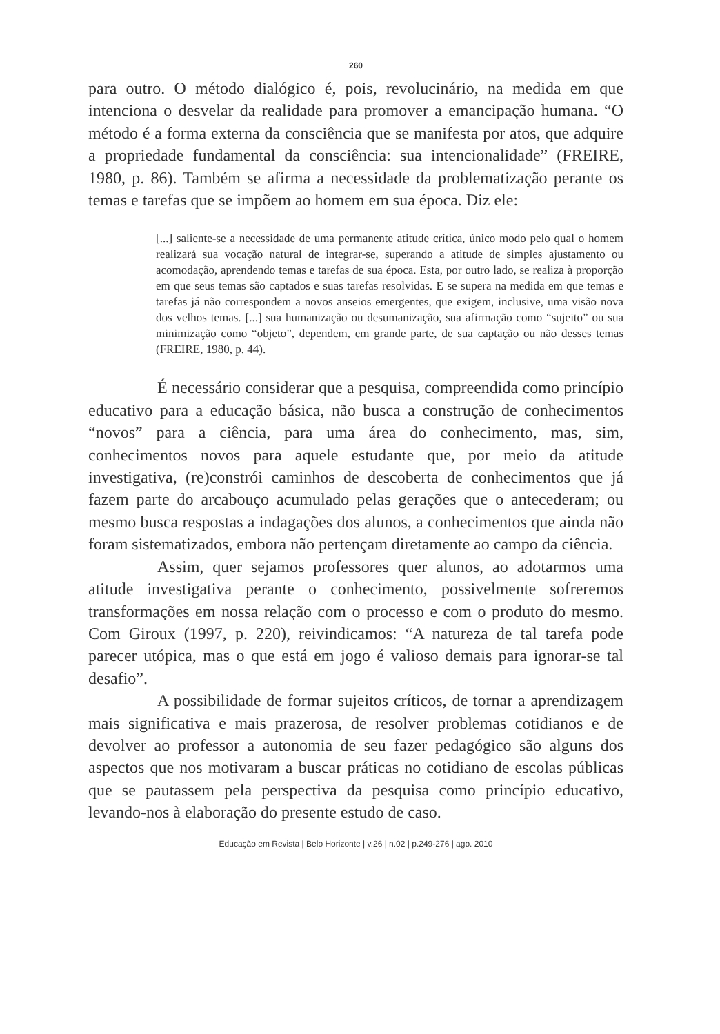260
para outro. O método dialógico é, pois, revolucinário, na medida em que intenciona o desvelar da realidade para promover a emancipação humana. “O método é a forma externa da consciência que se manifesta por atos, que adquire a propriedade fundamental da consciência: sua intencionalidade” (FREIRE, 1980, p. 86). Também se afirma a necessidade da problematização perante os temas e tarefas que se impõem ao homem em sua época. Diz ele:
[...] saliente-se a necessidade de uma permanente atitude crítica, único modo pelo qual o homem realizará sua vocação natural de integrar-se, superando a atitude de simples ajustamento ou acomodação, aprendendo temas e tarefas de sua época. Esta, por outro lado, se realiza à proporção em que seus temas são captados e suas tarefas resolvidas. E se supera na medida em que temas e tarefas já não correspondem a novos anseios emergentes, que exigem, inclusive, uma visão nova dos velhos temas. [...] sua humanização ou desumanização, sua afirmação como “sujeito” ou sua minimização como “objeto”, dependem, em grande parte, de sua captação ou não desses temas (FREIRE, 1980, p. 44).
É necessário considerar que a pesquisa, compreendida como princípio educativo para a educação básica, não busca a construção de conhecimentos “novos” para a ciência, para uma área do conhecimento, mas, sim, conhecimentos novos para aquele estudante que, por meio da atitude investigativa, (re)constrói caminhos de descoberta de conhecimentos que já fazem parte do arcabouço acumulado pelas gerações que o antecederam; ou mesmo busca respostas a indagações dos alunos, a conhecimentos que ainda não foram sistematizados, embora não pertençam diretamente ao campo da ciência.
Assim, quer sejamos professores quer alunos, ao adotarmos uma atitude investigativa perante o conhecimento, possivelmente sofreremos transformações em nossa relação com o processo e com o produto do mesmo. Com Giroux (1997, p. 220), reivindicamos: “A natureza de tal tarefa pode parecer utópica, mas o que está em jogo é valioso demais para ignorar-se tal desafio”.
A possibilidade de formar sujeitos críticos, de tornar a aprendizagem mais significativa e mais prazerosa, de resolver problemas cotidianos e de devolver ao professor a autonomia de seu fazer pedagógico são alguns dos aspectos que nos motivaram a buscar práticas no cotidiano de escolas públicas que se pautassem pela perspectiva da pesquisa como princípio educativo, levando-nos à elaboração do presente estudo de caso.
Educação em Revista | Belo Horizonte | v.26 | n.02 | p.249-276 | ago. 2010